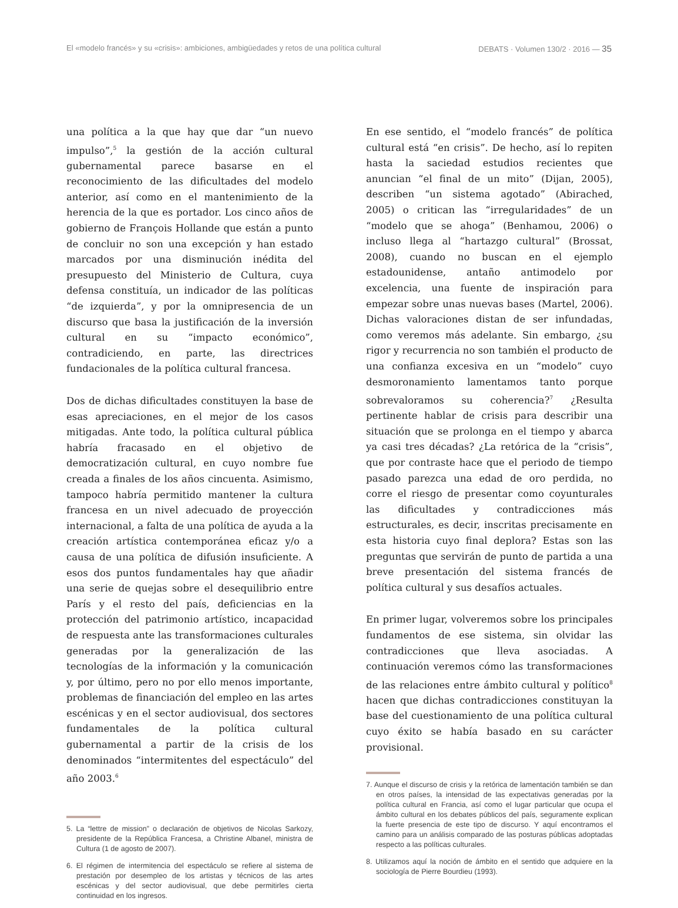El «modelo francés» y su «crisis»: ambiciones, ambigüedades y retos de una política cultural DEBATS · Volumen 130/2 · 2016 — 35
una política a la que hay que dar “un nuevo impulso”,<sup>5</sup> la gestión de la acción cultural gubernamental parece basarse en el reconocimiento de las dificultades del modelo anterior, así como en el mantenimiento de la herencia de la que es portador. Los cinco años de gobierno de François Hollande que están a punto de concluir no son una excepción y han estado marcados por una disminución inédita del presupuesto del Ministerio de Cultura, cuya defensa constituía, un indicador de las políticas “de izquierda”, y por la omnipresencia de un discurso que basa la justificación de la inversión cultural en su “impacto económico”, contradiciendo, en parte, las directrices fundacionales de la política cultural francesa.
Dos de dichas dificultades constituyen la base de esas apreciaciones, en el mejor de los casos mitigadas. Ante todo, la política cultural pública habría fracasado en el objetivo de democratización cultural, en cuyo nombre fue creada a finales de los años cincuenta. Asimismo, tampoco habría permitido mantener la cultura francesa en un nivel adecuado de proyección internacional, a falta de una política de ayuda a la creación artística contemporánea eficaz y/o a causa de una política de difusión insuficiente. A esos dos puntos fundamentales hay que añadir una serie de quejas sobre el desequilibrio entre París y el resto del país, deficiencias en la protección del patrimonio artístico, incapacidad de respuesta ante las transformaciones culturales generadas por la generalización de las tecnologías de la información y la comunicación y, por último, pero no por ello menos importante, problemas de financiación del empleo en las artes escénicas y en el sector audiovisual, dos sectores fundamentales de la política cultural gubernamental a partir de la crisis de los denominados “intermitentes del espectáculo” del año 2003.<sup>6</sup>
5. La “lettre de mission” o declaración de objetivos de Nicolas Sarkozy, presidente de la República Francesa, a Christine Albanel, ministra de Cultura (1 de agosto de 2007).
6. El régimen de intermitencia del espectáculo se refiere al sistema de prestación por desempleo de los artistas y técnicos de las artes escénicas y del sector audiovisual, que debe permitirles cierta continuidad en los ingresos.
En ese sentido, el “modelo francés” de política cultural está “en crisis”. De hecho, así lo repiten hasta la saciedad estudios recientes que anuncian “el final de un mito” (Dijan, 2005), describen “un sistema agotado” (Abirached, 2005) o critican las “irregularidades” de un “modelo que se ahoga” (Benhamou, 2006) o incluso llega al “hartazgo cultural” (Brossat, 2008), cuando no buscan en el ejemplo estadounidense, antaño antimodelo por excelencia, una fuente de inspiración para empezar sobre unas nuevas bases (Martel, 2006). Dichas valoraciones distan de ser infundadas, como veremos más adelante. Sin embargo, ¿su rigor y recurrencia no son también el producto de una confianza excesiva en un “modelo” cuyo desmoronamiento lamentamos tanto porque sobrevaloramos su coherencia?<sup>7</sup> ¿Resulta pertinente hablar de crisis para describir una situación que se prolonga en el tiempo y abarca ya casi tres décadas? ¿La retórica de la “crisis”, que por contraste hace que el periodo de tiempo pasado parezca una edad de oro perdida, no corre el riesgo de presentar como coyunturales las dificultades y contradicciones más estructurales, es decir, inscritas precisamente en esta historia cuyo final deplora? Estas son las preguntas que servirán de punto de partida a una breve presentación del sistema francés de política cultural y sus desafíos actuales.
En primer lugar, volveremos sobre los principales fundamentos de ese sistema, sin olvidar las contradicciones que lleva asociadas. A continuación veremos cómo las transformaciones de las relaciones entre ámbito cultural y político<sup>8</sup> hacen que dichas contradicciones constituyan la base del cuestionamiento de una política cultural cuyo éxito se había basado en su carácter provisional.
7. Aunque el discurso de crisis y la retórica de lamentación también se dan en otros países, la intensidad de las expectativas generadas por la política cultural en Francia, así como el lugar particular que ocupa el ámbito cultural en los debates públicos del país, seguramente explican la fuerte presencia de este tipo de discurso. Y aquí encontramos el camino para un análisis comparado de las posturas públicas adoptadas respecto a las políticas culturales.
8. Utilizamos aquí la noción de ámbito en el sentido que adquiere en la sociología de Pierre Bourdieu (1993).